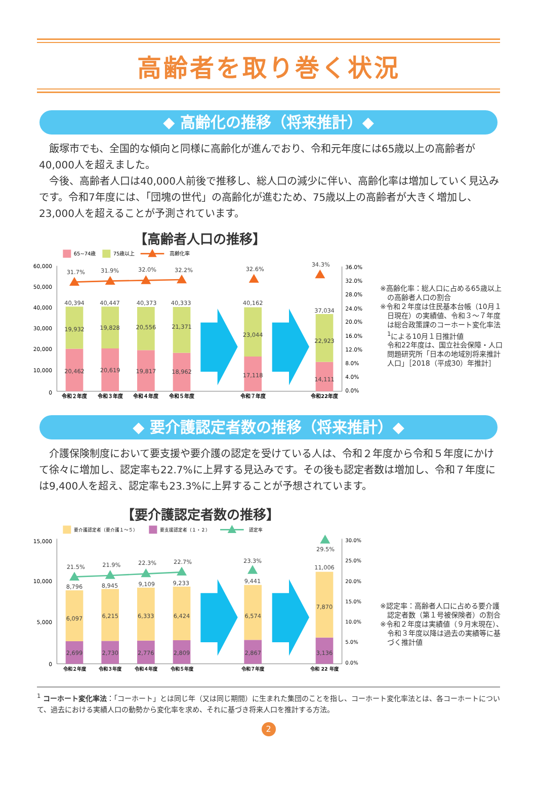高齢者を取り巻く状況
◆ 高齢化の推移（将来推計）◆
飯塚市でも、全国的な傾向と同様に高齢化が進んでおり、令和元年度には65歳以上の高齢者が40,000人を超えました。
今後、高齢者人口は40,000人前後で推移し、総人口の減少に伴い、高齢化率は増加していく見込みです。令和7年度には、「団塊の世代」の高齢化が進むため、75歳以上の高齢者が大きく増加し、23,000人を超えることが予測されています。
【高齢者人口の推移】
65~74歳
75歳以上
高齢化率
60,000
50,000
40,000
30,000
20,000
10,000
0
36.0%
32.0%
28.0%
24.0%
20.0%
16.0%
12.0%
8.0%
4.0%
0.0%
31.7%
31.9%
32.0%
32.2%
32.6%
34.3%
40,394
40,447
40,373
40,333
40,162
37,034
19,932
19,828
20,556
21,371
23,044
22,923
20,462
20,619
19,817
18,962
17,118
14,111
令和２年度
令和３年度
令和４年度
令和５年度
令和７年度
令和22年度
※高齢化率：総人口に占める65歳以上の高齢者人口の割合
※令和２年度は住民基本台帳（10月１日現在）の実績値、令和３～７年度は総合政策課のコーホート変化率法<sup>1</sup>による10月１日推計値
令和22年度は、国立社会保障・人口問題研究所「日本の地域別将来推計人口」［2018（平成30）年推計］
◆ 要介護認定者数の推移（将来推計）◆
介護保険制度において要支援や要介護の認定を受けている人は、令和２年度から令和５年度にかけて徐々に増加し、認定率も22.7%に上昇する見込みです。その後も認定者数は増加し、令和７年度には9,400人を超え、認定率も23.3%に上昇することが予想されています。
【要介護認定者数の推移】
要介護認定者（要介護１～５）
要支援認定者（１・２）
認定率
15,000
10,000
5,000
0
30.0%
25.0%
20.0%
15.0%
10.0%
5.0%
0.0%
21.5%
21.9%
22.3%
22.7%
23.3%
29.5%
8,796
8,945
9,109
9,233
9,441
11,006
6,097
6,215
6,333
6,424
6,574
7,870
2,699
2,730
2,776
2,809
2,867
3,136
令和２年度
令和３年度
令和４年度
令和５年度
令和７年度
令和 22 年度
※認定率：高齢者人口に占める要介護認定者数（第１号被保険者）の割合
※令和２年度は実績値（９月末現在）、令和３年度以降は過去の実績等に基づく推計値
<sup>1</sup> コーホート変化率法：「コーホート」とは同じ年（又は同じ期間）に生まれた集団のことを指し、コーホート変化率法とは、各コーホートについて、過去における実績人口の動勢から変化率を求め、それに基づき将来人口を推計する方法。
2